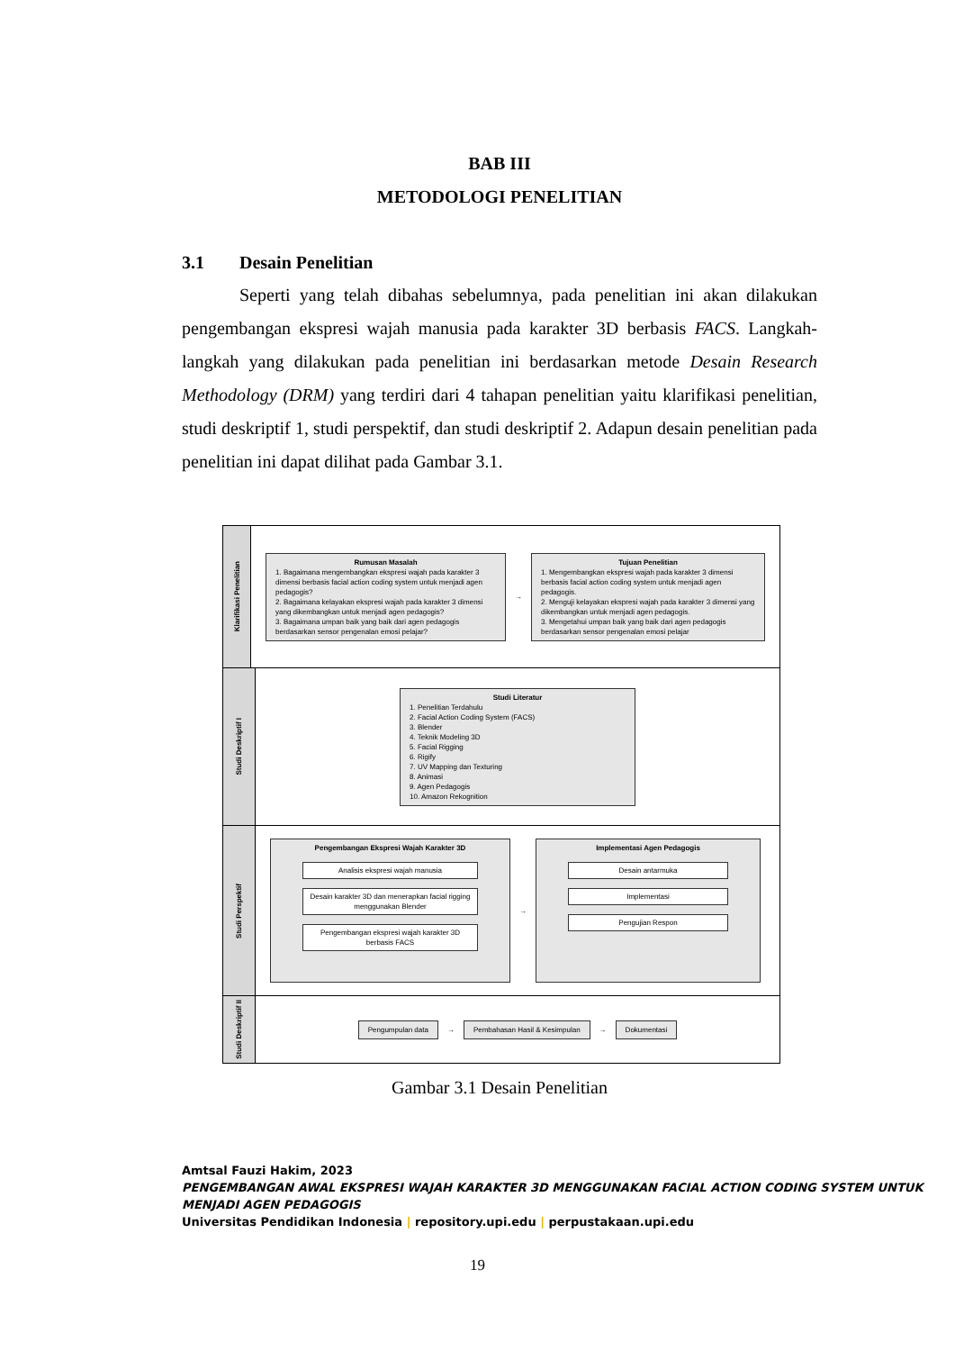BAB III
METODOLOGI PENELITIAN
3.1 Desain Penelitian
Seperti yang telah dibahas sebelumnya, pada penelitian ini akan dilakukan pengembangan ekspresi wajah manusia pada karakter 3D berbasis FACS. Langkah-langkah yang dilakukan pada penelitian ini berdasarkan metode Desain Research Methodology (DRM) yang terdiri dari 4 tahapan penelitian yaitu klarifikasi penelitian, studi deskriptif 1, studi perspektif, dan studi deskriptif 2. Adapun desain penelitian pada penelitian ini dapat dilihat pada Gambar 3.1.
Klarifikasi Penelitian
Rumusan Masalah
1. Bagaimana mengembangkan ekspresi wajah pada karakter 3 dimensi berbasis facial action coding system untuk menjadi agen pedagogis?
2. Bagaimana kelayakan ekspresi wajah pada karakter 3 dimensi yang dikembangkan untuk menjadi agen pedagogis?
3. Bagaimana umpan baik yang baik dari agen pedagogis berdasarkan sensor pengenalan emosi pelajar?
→
Tujuan Penelitian
1. Mengembangkan ekspresi wajah pada karakter 3 dimensi berbasis facial action coding system untuk menjadi agen pedagogis.
2. Menguji kelayakan ekspresi wajah pada karakter 3 dimensi yang dikembangkan untuk menjadi agen pedagogis.
3. Mengetahui umpan baik yang baik dari agen pedagogis berdasarkan sensor pengenalan emosi pelajar
Studi Deskriptif I
Studi Literatur
1. Penelitian Terdahulu
2. Facial Action Coding System (FACS)
3. Blender
4. Teknik Modeling 3D
5. Facial Rigging
6. Rigify
7. UV Mapping dan Texturing
8. Animasi
9. Agen Pedagogis
10. Amazon Rekognition
Studi Perspektif
Pengembangan Ekspresi Wajah Karakter 3D
Analisis ekspresi wajah manusia
Desain karakter 3D dan menerapkan facial rigging menggunakan Blender
Pengembangan ekspresi wajah karakter 3D berbasis FACS
→
Implementasi Agen Pedagogis
Desain antarmuka
Implementasi
Pengujian Respon
Studi Deskriptif II
Pengumpulan data
→
Pembahasan Hasil & Kesimpulan
→
Dokumentasi
Gambar 3.1 Desain Penelitian
Amtsal Fauzi Hakim, 2023
PENGEMBANGAN AWAL EKSPRESI WAJAH KARAKTER 3D MENGGUNAKAN FACIAL ACTION CODING SYSTEM UNTUK MENJADI AGEN PEDAGOGIS
Universitas Pendidikan Indonesia | repository.upi.edu | perpustakaan.upi.edu
19